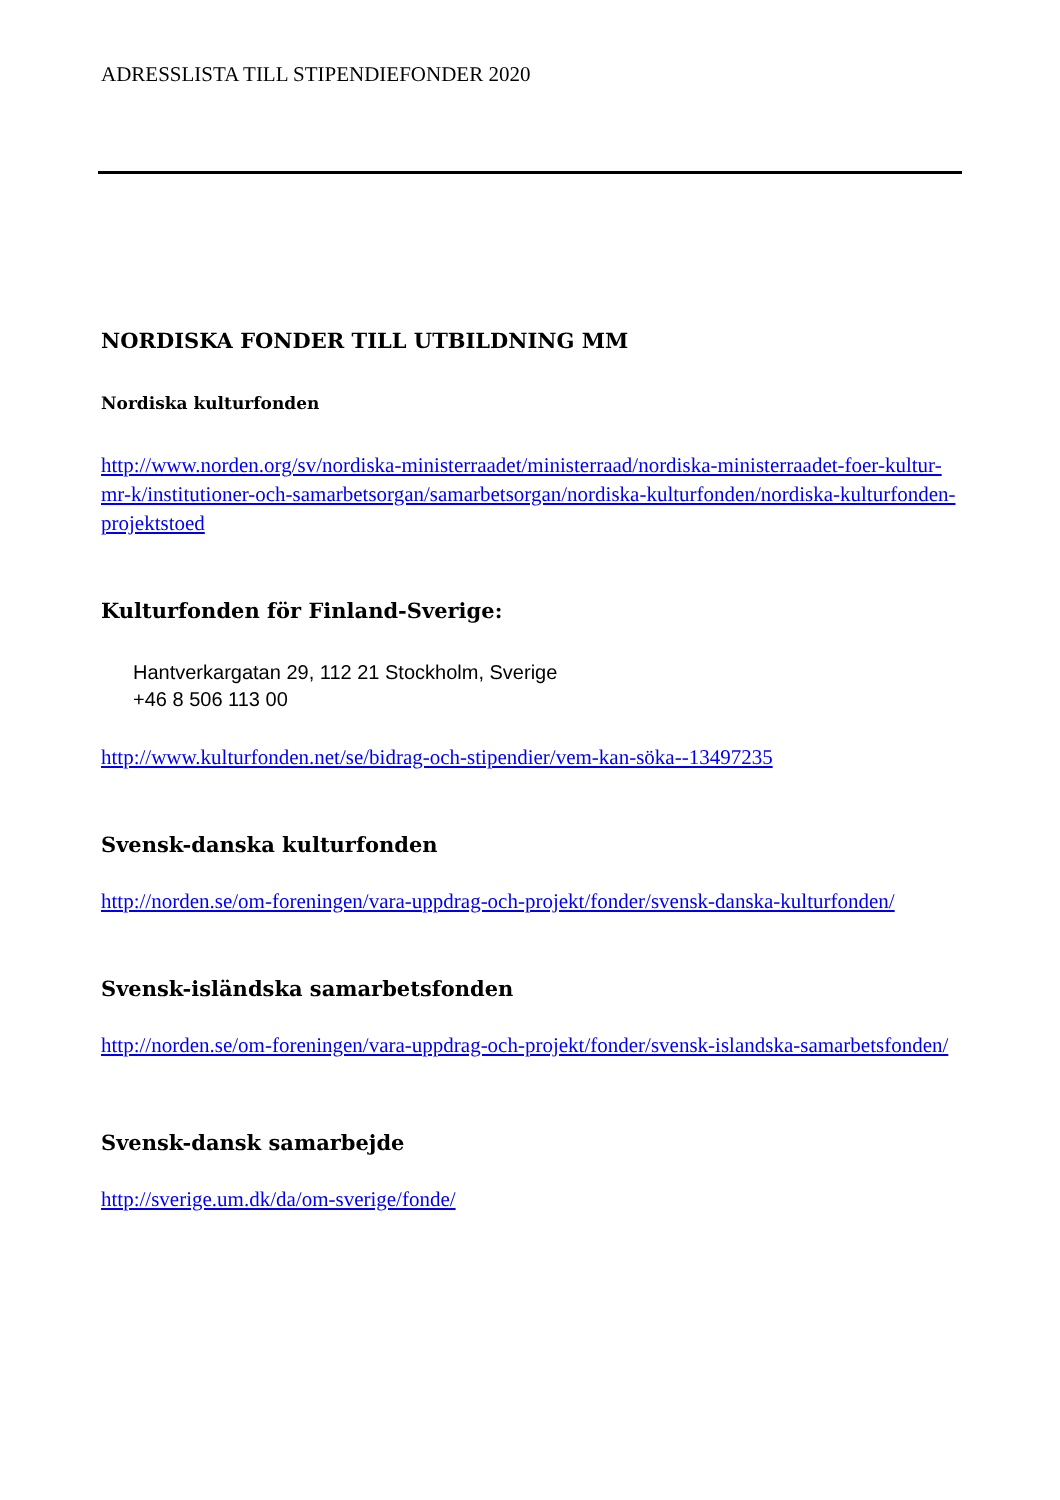ADRESSLISTA TILL STIPENDIEFONDER 2020
NORDISKA FONDER TILL UTBILDNING MM
Nordiska kulturfonden
http://www.norden.org/sv/nordiska-ministerraadet/ministerraad/nordiska-ministerraadet-foer-kultur-mr-k/institutioner-och-samarbetsorgan/samarbetsorgan/nordiska-kulturfonden/nordiska-kulturfonden-projektstoed
Kulturfonden för Finland-Sverige:
Hantverkargatan 29, 112 21 Stockholm, Sverige
+46 8 506 113 00
http://www.kulturfonden.net/se/bidrag-och-stipendier/vem-kan-söka--13497235
Svensk-danska kulturfonden
http://norden.se/om-foreningen/vara-uppdrag-och-projekt/fonder/svensk-danska-kulturfonden/
Svensk-isländska samarbetsfonden
http://norden.se/om-foreningen/vara-uppdrag-och-projekt/fonder/svensk-islandska-samarbetsfonden/
Svensk-dansk samarbejde
http://sverige.um.dk/da/om-sverige/fonde/